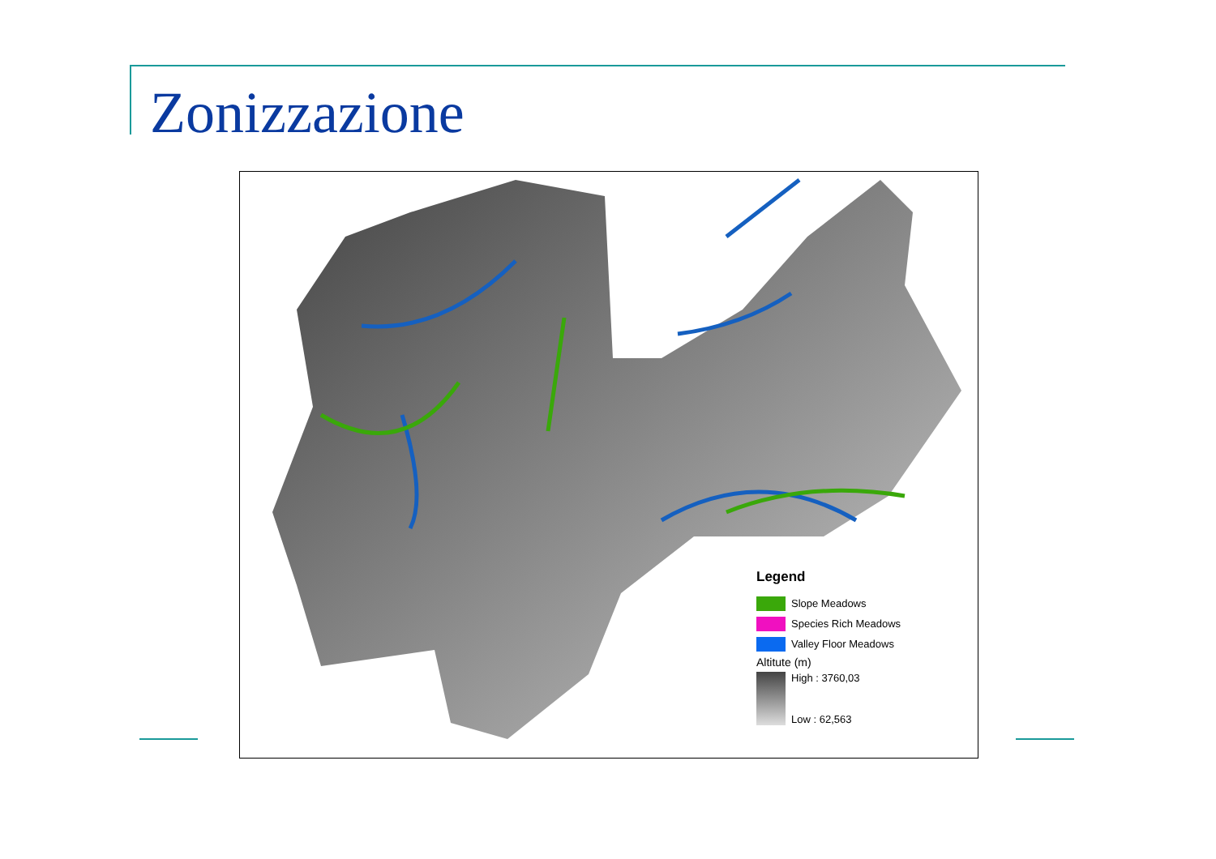Zonizzazione
Legend
Slope Meadows
Species Rich Meadows
Valley Floor Meadows
Altitute (m)
High : 3760,03
Low : 62,563